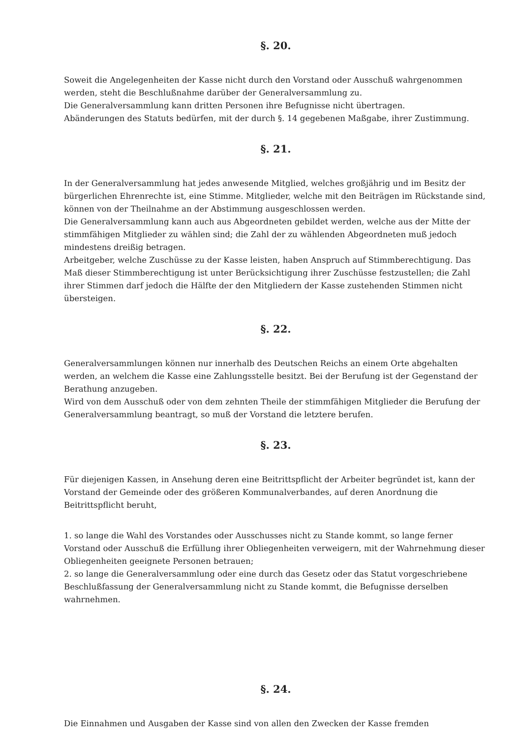§. 20.
Soweit die Angelegenheiten der Kasse nicht durch den Vorstand oder Ausschuß wahrgenommen werden, steht die Beschlußnahme darüber der Generalversammlung zu.
Die Generalversammlung kann dritten Personen ihre Befugnisse nicht übertragen.
Abänderungen des Statuts bedürfen, mit der durch §. 14 gegebenen Maßgabe, ihrer Zustimmung.
§. 21.
In der Generalversammlung hat jedes anwesende Mitglied, welches großjährig und im Besitz der bürgerlichen Ehrenrechte ist, eine Stimme. Mitglieder, welche mit den Beiträgen im Rückstande sind, können von der Theilnahme an der Abstimmung ausgeschlossen werden.
Die Generalversammlung kann auch aus Abgeordneten gebildet werden, welche aus der Mitte der stimmfähigen Mitglieder zu wählen sind; die Zahl der zu wählenden Abgeordneten muß jedoch mindestens dreißig betragen.
Arbeitgeber, welche Zuschüsse zu der Kasse leisten, haben Anspruch auf Stimmberechtigung. Das Maß dieser Stimmberechtigung ist unter Berücksichtigung ihrer Zuschüsse festzustellen; die Zahl ihrer Stimmen darf jedoch die Hälfte der den Mitgliedern der Kasse zustehenden Stimmen nicht übersteigen.
§. 22.
Generalversammlungen können nur innerhalb des Deutschen Reichs an einem Orte abgehalten werden, an welchem die Kasse eine Zahlungsstelle besitzt. Bei der Berufung ist der Gegenstand der Berathung anzugeben.
Wird von dem Ausschuß oder von dem zehnten Theile der stimmfähigen Mitglieder die Berufung der Generalversammlung beantragt, so muß der Vorstand die letztere berufen.
§. 23.
Für diejenigen Kassen, in Ansehung deren eine Beitrittspflicht der Arbeiter begründet ist, kann der Vorstand der Gemeinde oder des größeren Kommunalverbandes, auf deren Anordnung die Beitrittspflicht beruht,
1. so lange die Wahl des Vorstandes oder Ausschusses nicht zu Stande kommt, so lange ferner Vorstand oder Ausschuß die Erfüllung ihrer Obliegenheiten verweigern, mit der Wahrnehmung dieser Obliegenheiten geeignete Personen betrauen;
2. so lange die Generalversammlung oder eine durch das Gesetz oder das Statut vorgeschriebene Beschlußfassung der Generalversammlung nicht zu Stande kommt, die Befugnisse derselben wahrnehmen.
§. 24.
Die Einnahmen und Ausgaben der Kasse sind von allen den Zwecken der Kasse fremden